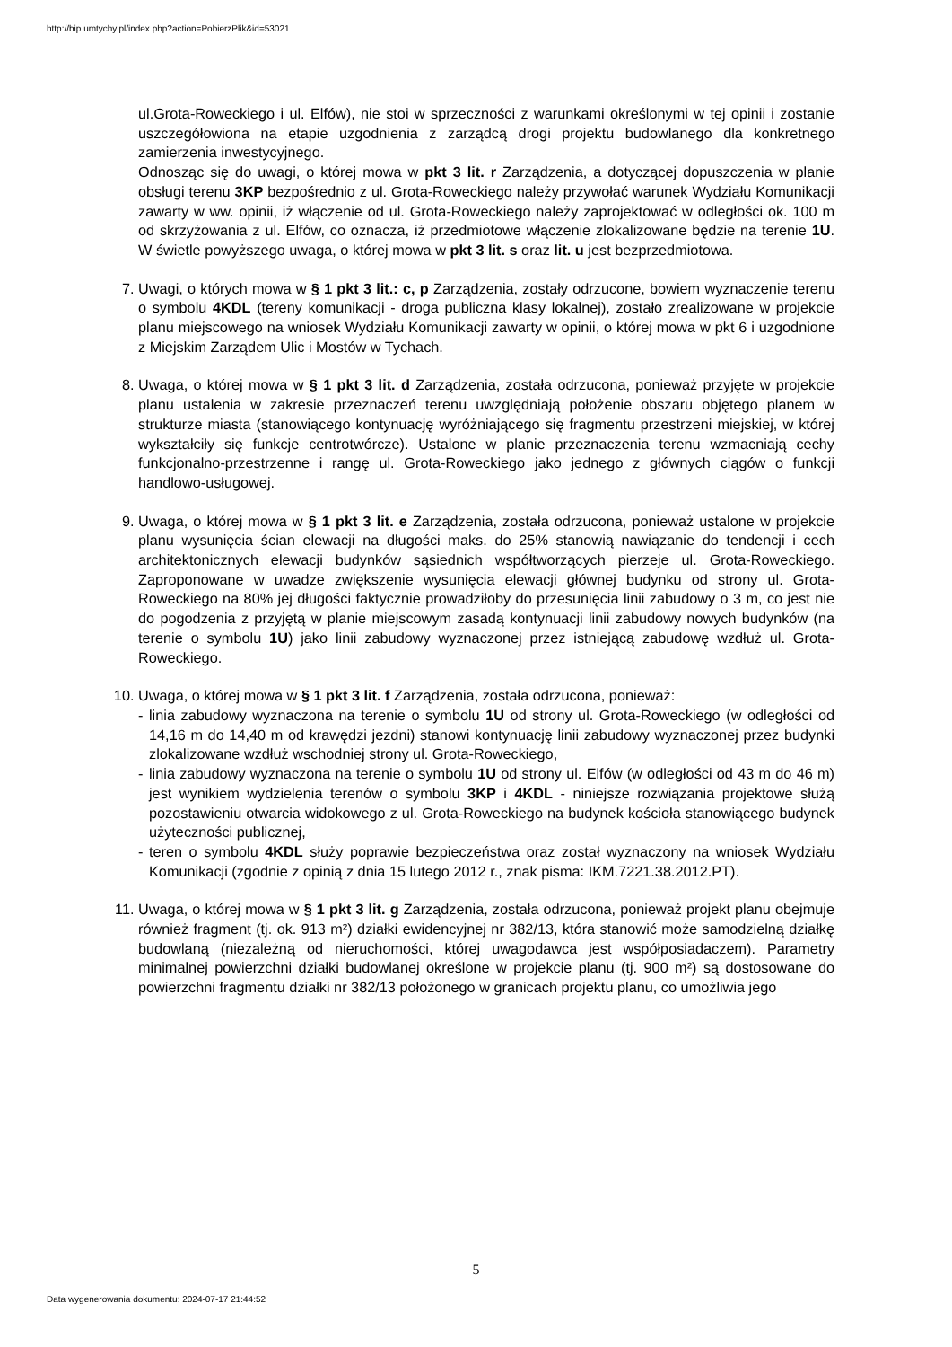http://bip.umtychy.pl/index.php?action=PobierzPlik&id=53021
ul.Grota-Roweckiego i ul. Elfów), nie stoi w sprzeczności z warunkami określonymi w tej opinii i zostanie uszczegółowiona na etapie uzgodnienia z zarządcą drogi projektu budowlanego dla konkretnego zamierzenia inwestycyjnego.
Odnosząc się do uwagi, o której mowa w pkt 3 lit. r Zarządzenia, a dotyczącej dopuszczenia w planie obsługi terenu 3KP bezpośrednio z ul. Grota-Roweckiego należy przywołać warunek Wydziału Komunikacji zawarty w ww. opinii, iż włączenie od ul. Grota-Roweckiego należy zaprojektować w odległości ok. 100 m od skrzyżowania z ul. Elfów, co oznacza, iż przedmiotowe włączenie zlokalizowane będzie na terenie 1U. W świetle powyższego uwaga, o której mowa w pkt 3 lit. s oraz lit. u jest bezprzedmiotowa.
7. Uwagi, o których mowa w § 1 pkt 3 lit.: c, p Zarządzenia, zostały odrzucone, bowiem wyznaczenie terenu o symbolu 4KDL (tereny komunikacji - droga publiczna klasy lokalnej), zostało zrealizowane w projekcie planu miejscowego na wniosek Wydziału Komunikacji zawarty w opinii, o której mowa w pkt 6 i uzgodnione z Miejskim Zarządem Ulic i Mostów w Tychach.
8. Uwaga, o której mowa w § 1 pkt 3 lit. d Zarządzenia, została odrzucona, ponieważ przyjęte w projekcie planu ustalenia w zakresie przeznaczeń terenu uwzględniają położenie obszaru objętego planem w strukturze miasta (stanowiącego kontynuację wyróżniającego się fragmentu przestrzeni miejskiej, w której wykształciły się funkcje centrotwórcze). Ustalone w planie przeznaczenia terenu wzmacniają cechy funkcjonalno-przestrzenne i rangę ul. Grota-Roweckiego jako jednego z głównych ciągów o funkcji handlowo-usługowej.
9. Uwaga, o której mowa w § 1 pkt 3 lit. e Zarządzenia, została odrzucona, ponieważ ustalone w projekcie planu wysunięcia ścian elewacji na długości maks. do 25% stanowią nawiązanie do tendencji i cech architektonicznych elewacji budynków sąsiednich współtworzących pierzeje ul. Grota-Roweckiego. Zaproponowane w uwadze zwiększenie wysunięcia elewacji głównej budynku od strony ul. Grota-Roweckiego na 80% jej długości faktycznie prowadziłoby do przesunięcia linii zabudowy o 3 m, co jest nie do pogodzenia z przyjętą w planie miejscowym zasadą kontynuacji linii zabudowy nowych budynków (na terenie o symbolu 1U) jako linii zabudowy wyznaczonej przez istniejącą zabudowę wzdłuż ul. Grota-Roweckiego.
10. Uwaga, o której mowa w § 1 pkt 3 lit. f Zarządzenia, została odrzucona, ponieważ:
- linia zabudowy wyznaczona na terenie o symbolu 1U od strony ul. Grota-Roweckiego (w odległości od 14,16 m do 14,40 m od krawędzi jezdni) stanowi kontynuację linii zabudowy wyznaczonej przez budynki zlokalizowane wzdłuż wschodniej strony ul. Grota-Roweckiego,
- linia zabudowy wyznaczona na terenie o symbolu 1U od strony ul. Elfów (w odległości od 43 m do 46 m) jest wynikiem wydzielenia terenów o symbolu 3KP i 4KDL - niniejsze rozwiązania projektowe służą pozostawieniu otwarcia widokowego z ul. Grota-Roweckiego na budynek kościoła stanowiącego budynek użyteczności publicznej,
- teren o symbolu 4KDL służy poprawie bezpieczeństwa oraz został wyznaczony na wniosek Wydziału Komunikacji (zgodnie z opinią z dnia 15 lutego 2012 r., znak pisma: IKM.7221.38.2012.PT).
11. Uwaga, o której mowa w § 1 pkt 3 lit. g Zarządzenia, została odrzucona, ponieważ projekt planu obejmuje również fragment (tj. ok. 913 m²) działki ewidencyjnej nr 382/13, która stanowić może samodzielną działkę budowlaną (niezależną od nieruchomości, której uwagodawca jest współposiadaczem). Parametry minimalnej powierzchni działki budowlanej określone w projekcie planu (tj. 900 m²) są dostosowane do powierzchni fragmentu działki nr 382/13 położonego w granicach projektu planu, co umożliwia jego
5
Data wygenerowania dokumentu: 2024-07-17 21:44:52